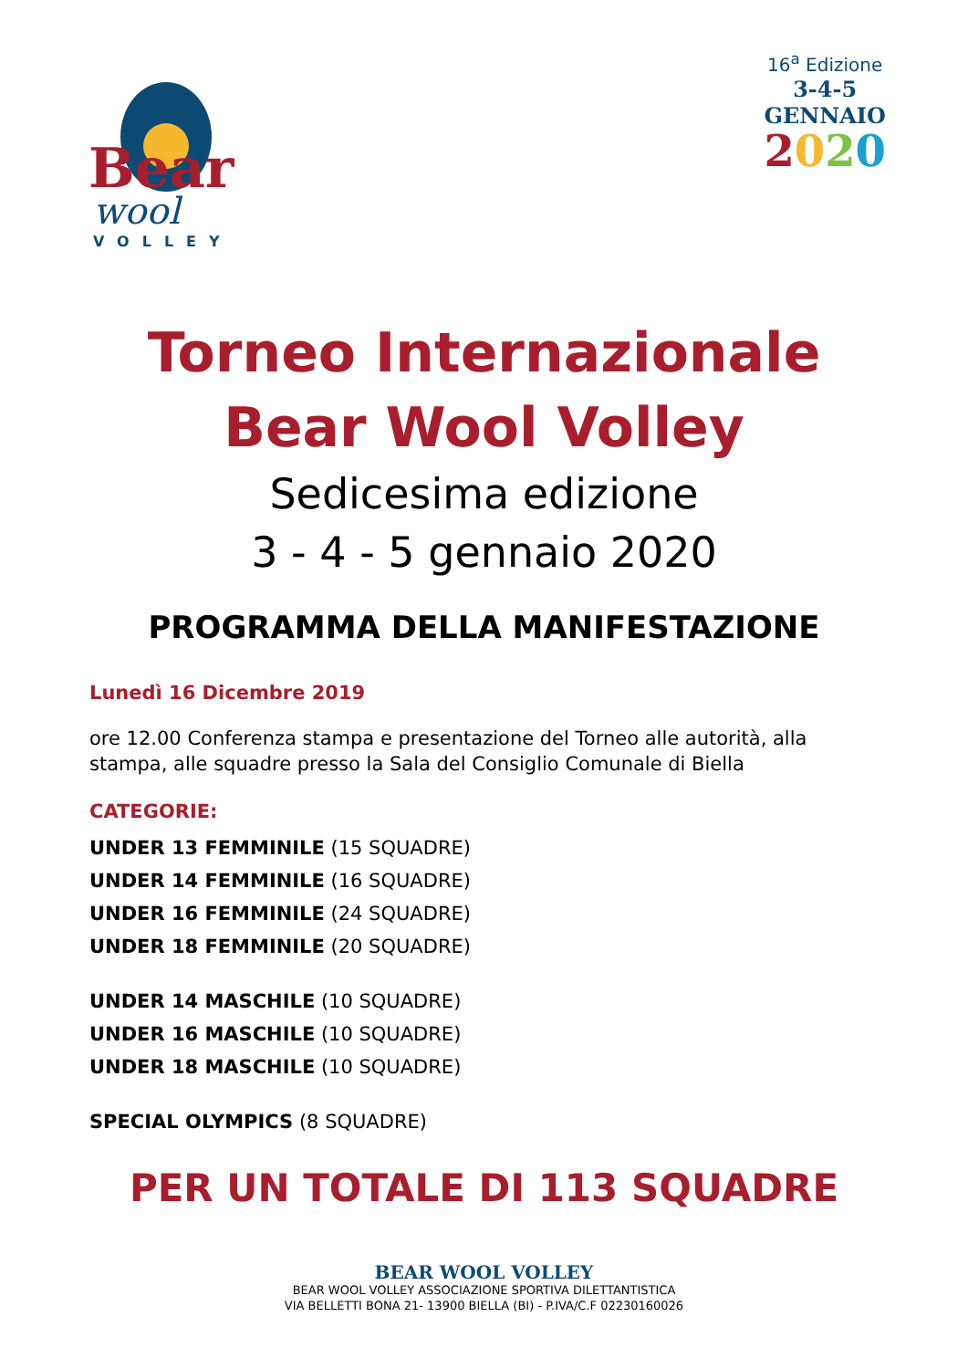Bear
wool
VOLLEY
16<sup>a</sup> Edizione
3-4-5
GENNAIO
2020
Torneo Internazionale
Bear Wool Volley
Sedicesima edizione
3 - 4 - 5 gennaio 2020
PROGRAMMA DELLA MANIFESTAZIONE
Lunedì 16 Dicembre 2019
ore 12.00 Conferenza stampa e presentazione del Torneo alle autorità, alla stampa, alle squadre presso la Sala del Consiglio Comunale di Biella
CATEGORIE:
UNDER 13 FEMMINILE (15 SQUADRE)
UNDER 14 FEMMINILE (16 SQUADRE)
UNDER 16 FEMMINILE (24 SQUADRE)
UNDER 18 FEMMINILE (20 SQUADRE)
UNDER 14 MASCHILE (10 SQUADRE)
UNDER 16 MASCHILE (10 SQUADRE)
UNDER 18 MASCHILE (10 SQUADRE)
SPECIAL OLYMPICS (8 SQUADRE)
PER UN TOTALE DI 113 SQUADRE
BEAR WOOL VOLLEY
BEAR WOOL VOLLEY ASSOCIAZIONE SPORTIVA DILETTANTISTICA
VIA BELLETTI BONA 21- 13900 BIELLA (BI) - P.IVA/C.F 02230160026